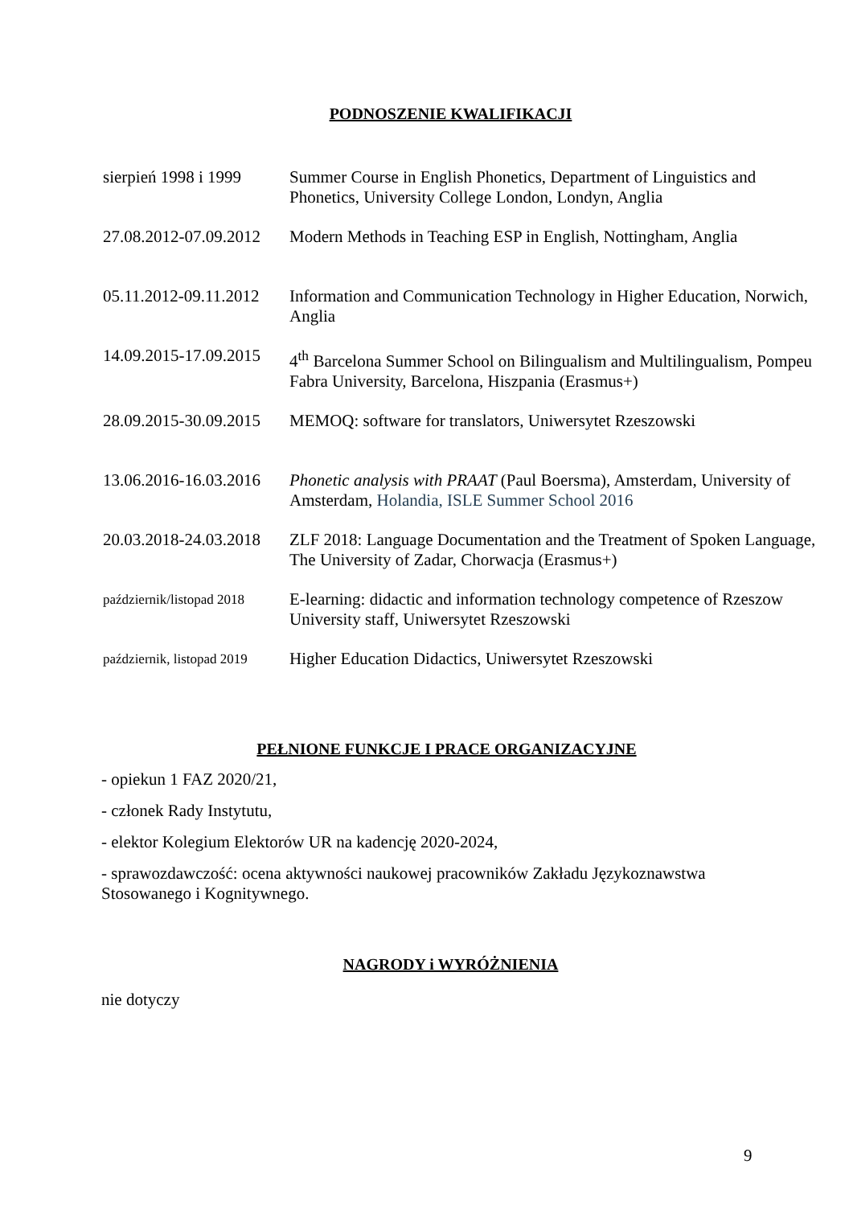PODNOSZENIE KWALIFIKACJI
| sierpień 1998 i 1999 | Summer Course in English Phonetics, Department of Linguistics and Phonetics, University College London, Londyn, Anglia |
| 27.08.2012-07.09.2012 | Modern Methods in Teaching ESP in English, Nottingham, Anglia |
| 05.11.2012-09.11.2012 | Information and Communication Technology in Higher Education, Norwich, Anglia |
| 14.09.2015-17.09.2015 | 4<sup>th</sup> Barcelona Summer School on Bilingualism and Multilingualism, Pompeu Fabra University, Barcelona, Hiszpania (Erasmus+) |
| 28.09.2015-30.09.2015 | MEMOQ: software for translators, Uniwersytet Rzeszowski |
| 13.06.2016-16.03.2016 | Phonetic analysis with PRAAT (Paul Boersma), Amsterdam, University of Amsterdam, Holandia, ISLE Summer School 2016 |
| 20.03.2018-24.03.2018 | ZLF 2018: Language Documentation and the Treatment of Spoken Language, The University of Zadar, Chorwacja (Erasmus+) |
| październik/listopad 2018 | E-learning: didactic and information technology competence of Rzeszow University staff, Uniwersytet Rzeszowski |
| październik, listopad 2019 | Higher Education Didactics, Uniwersytet Rzeszowski |
PEŁNIONE FUNKCJE I PRACE ORGANIZACYJNE
- opiekun 1 FAZ 2020/21,
- członek Rady Instytutu,
- elektor Kolegium Elektorów UR na kadencję 2020-2024,
- sprawozdawczość: ocena aktywności naukowej pracowników Zakładu Językoznawstwa Stosowanego i Kognitywnego.
NAGRODY i WYRÓŻNIENIA
nie dotyczy
9